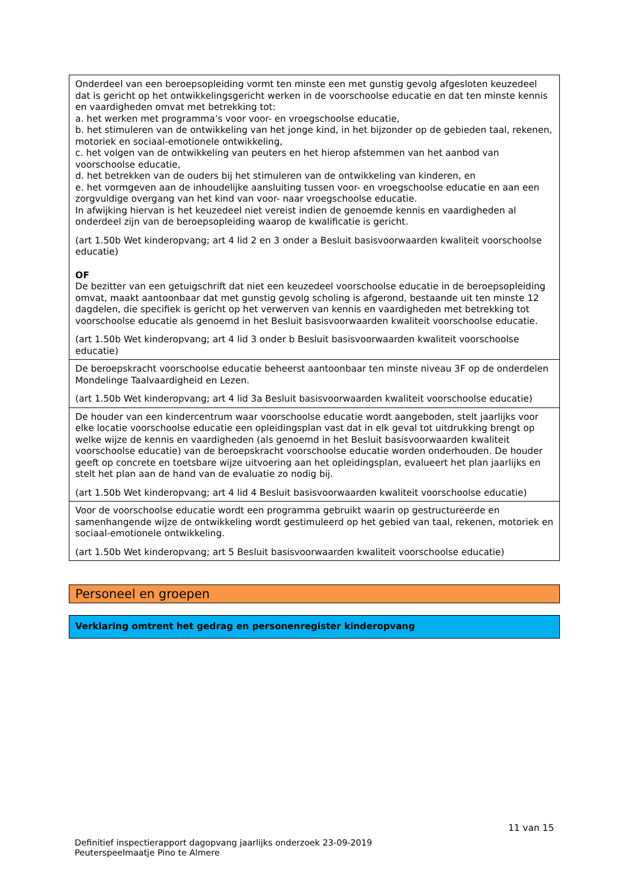| Onderdeel van een beroepsopleiding vormt ten minste een met gunstig gevolg afgesloten keuzedeel dat is gericht op het ontwikkelingsgericht werken in de voorschoolse educatie en dat ten minste kennis en vaardigheden omvat met betrekking tot: a. het werken met programma’s voor voor- en vroegschoolse educatie, b. het stimuleren van de ontwikkeling van het jonge kind, in het bijzonder op de gebieden taal, rekenen, motoriek en sociaal-emotionele ontwikkeling, c. het volgen van de ontwikkeling van peuters en het hierop afstemmen van het aanbod van voorschoolse educatie, d. het betrekken van de ouders bij het stimuleren van de ontwikkeling van kinderen, en e. het vormgeven aan de inhoudelijke aansluiting tussen voor- en vroegschoolse educatie en aan een zorgvuldige overgang van het kind van voor- naar vroegschoolse educatie. In afwijking hiervan is het keuzedeel niet vereist indien de genoemde kennis en vaardigheden al onderdeel zijn van de beroepsopleiding waarop de kwalificatie is gericht. (art 1.50b Wet kinderopvang; art 4 lid 2 en 3 onder a Besluit basisvoorwaarden kwaliteit voorschoolse educatie) OF De bezitter van een getuigschrift dat niet een keuzedeel voorschoolse educatie in de beroepsopleiding omvat, maakt aantoonbaar dat met gunstig gevolg scholing is afgerond, bestaande uit ten minste 12 dagdelen, die specifiek is gericht op het verwerven van kennis en vaardigheden met betrekking tot voorschoolse educatie als genoemd in het Besluit basisvoorwaarden kwaliteit voorschoolse educatie. (art 1.50b Wet kinderopvang; art 4 lid 3 onder b Besluit basisvoorwaarden kwaliteit voorschoolse educatie) |
| De beroepskracht voorschoolse educatie beheerst aantoonbaar ten minste niveau 3F op de onderdelen Mondelinge Taalvaardigheid en Lezen. (art 1.50b Wet kinderopvang; art 4 lid 3a Besluit basisvoorwaarden kwaliteit voorschoolse educatie) |
| De houder van een kindercentrum waar voorschoolse educatie wordt aangeboden, stelt jaarlijks voor elke locatie voorschoolse educatie een opleidingsplan vast dat in elk geval tot uitdrukking brengt op welke wijze de kennis en vaardigheden (als genoemd in het Besluit basisvoorwaarden kwaliteit voorschoolse educatie) van de beroepskracht voorschoolse educatie worden onderhouden. De houder geeft op concrete en toetsbare wijze uitvoering aan het opleidingsplan, evalueert het plan jaarlijks en stelt het plan aan de hand van de evaluatie zo nodig bij. (art 1.50b Wet kinderopvang; art 4 lid 4 Besluit basisvoorwaarden kwaliteit voorschoolse educatie) |
| Voor de voorschoolse educatie wordt een programma gebruikt waarin op gestructureerde en samenhangende wijze de ontwikkeling wordt gestimuleerd op het gebied van taal, rekenen, motoriek en sociaal-emotionele ontwikkeling. (art 1.50b Wet kinderopvang; art 5 Besluit basisvoorwaarden kwaliteit voorschoolse educatie) |
Personeel en groepen
Verklaring omtrent het gedrag en personenregister kinderopvang
11 van 15
Definitief inspectierapport dagopvang jaarlijks onderzoek 23-09-2019
Peuterspeelmaatje Pino te Almere